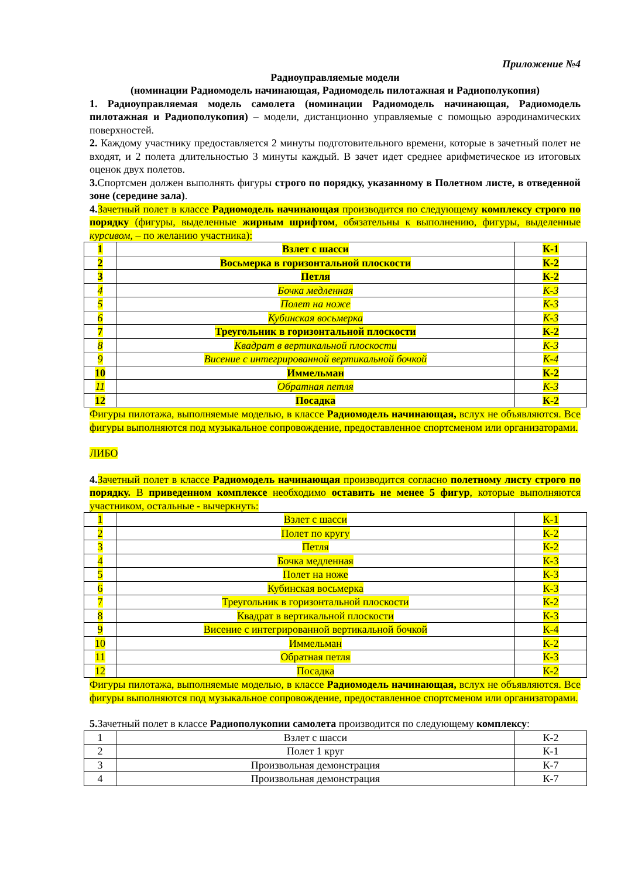Приложение №4
Радиоуправляемые модели
(номинации Радиомодель начинающая, Радиомодель пилотажная и Радиополукопия)
1. Радиоуправляемая модель самолета (номинации Радиомодель начинающая, Радиомодель пилотажная и Радиополукопия) – модели, дистанционно управляемые с помощью аэродинамических поверхностей.
2. Каждому участнику предоставляется 2 минуты подготовительного времени, которые в зачетный полет не входят, и 2 полета длительностью 3 минуты каждый. В зачет идет среднее арифметическое из итоговых оценок двух полетов.
3. Спортсмен должен выполнять фигуры строго по порядку, указанному в Полетном листе, в отведенной зоне (середине зала).
4. Зачетный полет в классе Радиомодель начинающая производится по следующему комплексу строго по порядку (фигуры, выделенные жирным шрифтом, обязательны к выполнению, фигуры, выделенные курсивом, – по желанию участника):
| 1 | Взлет с шасси | К-1 |
| 2 | Восьмерка в горизонтальной плоскости | К-2 |
| 3 | Петля | К-2 |
| 4 | Бочка медленная | К-3 |
| 5 | Полет на ноже | К-3 |
| 6 | Кубинская восьмерка | К-3 |
| 7 | Треугольник в горизонтальной плоскости | К-2 |
| 8 | Квадрат в вертикальной плоскости | К-3 |
| 9 | Висение с интегрированной вертикальной бочкой | К-4 |
| 10 | Иммельман | К-2 |
| 11 | Обратная петля | К-3 |
| 12 | Посадка | К-2 |
Фигуры пилотажа, выполняемые моделью, в классе Радиомодель начинающая, вслух не объявляются. Все фигуры выполняются под музыкальное сопровождение, предоставленное спортсменом или организаторами.
ЛИБО
4. Зачетный полет в классе Радиомодель начинающая производится согласно полетному листу строго по порядку. В приведенном комплексе необходимо оставить не менее 5 фигур, которые выполняются участником, остальные - вычеркнуть:
| 1 | Взлет с шасси | К-1 |
| 2 | Полет по кругу | К-2 |
| 3 | Петля | К-2 |
| 4 | Бочка медленная | К-3 |
| 5 | Полет на ноже | К-3 |
| 6 | Кубинская восьмерка | К-3 |
| 7 | Треугольник в горизонтальной плоскости | К-2 |
| 8 | Квадрат в вертикальной плоскости | К-3 |
| 9 | Висение с интегрированной вертикальной бочкой | К-4 |
| 10 | Иммельман | К-2 |
| 11 | Обратная петля | К-3 |
| 12 | Посадка | К-2 |
Фигуры пилотажа, выполняемые моделью, в классе Радиомодель начинающая, вслух не объявляются. Все фигуры выполняются под музыкальное сопровождение, предоставленное спортсменом или организаторами.
5. Зачетный полет в классе Радиополукопии самолета производится по следующему комплексу:
| 1 | Взлет с шасси | К-2 |
| 2 | Полет 1 круг | К-1 |
| 3 | Произвольная демонстрация | К-7 |
| 4 | Произвольная демонстрация | К-7 |